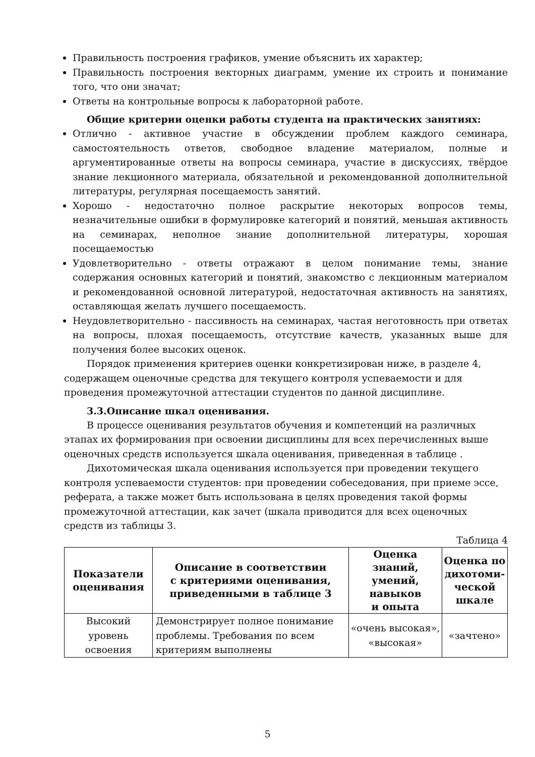Правильность построения графиков, умение объяснить их характер;
Правильность построения векторных диаграмм, умение их строить и понимание того, что они значат;
Ответы на контрольные вопросы к лабораторной работе.
Общие критерии оценки работы студента на практических занятиях:
Отлично - активное участие в обсуждении проблем каждого семинара, самостоятельность ответов, свободное владение материалом, полные и аргументированные ответы на вопросы семинара, участие в дискуссиях, твёрдое знание лекционного материала, обязательной и рекомендованной дополнительной литературы, регулярная посещаемость занятий.
Хорошо - недостаточно полное раскрытие некоторых вопросов темы, незначительные ошибки в формулировке категорий и понятий, меньшая активность на семинарах, неполное знание дополнительной литературы, хорошая посещаемостью
Удовлетворительно - ответы отражают в целом понимание темы, знание содержания основных категорий и понятий, знакомство с лекционным материалом и рекомендованной основной литературой, недостаточная активность на занятиях, оставляющая желать лучшего посещаемость.
Неудовлетворительно - пассивность на семинарах, частая неготовность при ответах на вопросы, плохая посещаемость, отсутствие качеств, указанных выше для получения более высоких оценок.
Порядок применения критериев оценки конкретизирован ниже, в разделе 4, содержащем оценочные средства для текущего контроля успеваемости и для проведения промежуточной аттестации студентов по данной дисциплине.
3.3.Описание шкал оценивания.
В процессе оценивания результатов обучения и компетенций на различных этапах их формирования при освоении дисциплины для всех перечисленных выше оценочных средств используется шкала оценивания, приведенная в таблице .
Дихотомическая шкала оценивания используется при проведении текущего контроля успеваемости студентов: при проведении собеседования, при приеме эссе, реферата, а также может быть использована в целях проведения такой формы промежуточной аттестации, как зачет (шкала приводится для всех оценочных средств из таблицы 3.
Таблица 4
| Показатели оценивания | Описание в соответствии с критериями оценивания, приведенными в таблице 3 | Оценка знаний, умений, навыков и опыта | Оценка по дихотоми-ческой шкале |
| --- | --- | --- | --- |
| Высокий уровень освоения | Демонстрирует полное понимание проблемы. Требования по всем критериям выполнены | «очень высокая», «высокая» | «зачтено» |
5